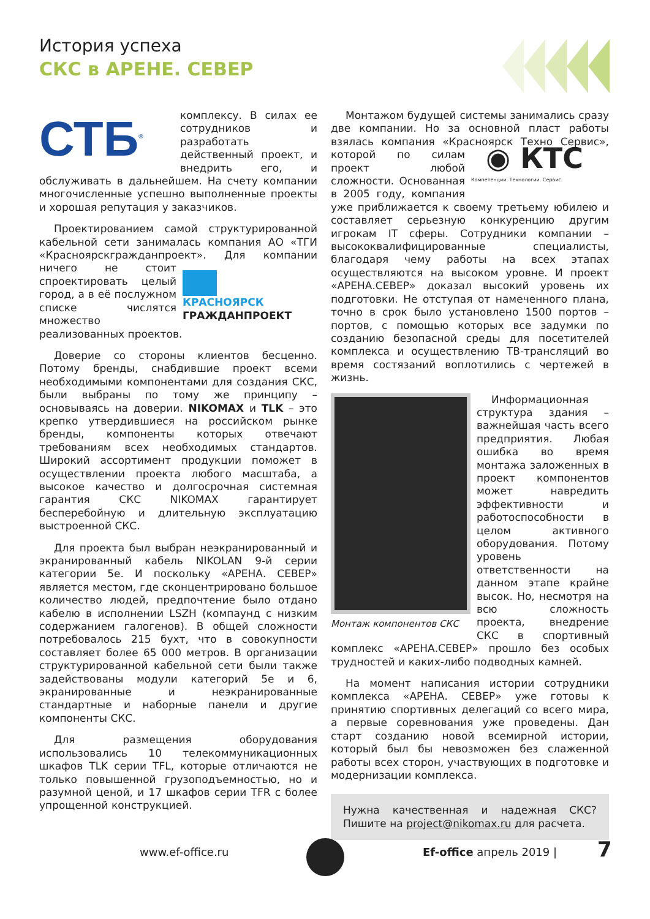История успеха
СКС в АРЕНЕ. СЕВЕР
СТБ<sup>®</sup>
комплексу. В силах ее сотрудников и разработать действенный проект, и внедрить его, и обслуживать в дальнейшем. На счету компании многочисленные успешно выполненные проекты и хорошая репутация у заказчиков.
Проектированием самой структурированной кабельной сети занималась компания АО «ТГИ «Красноярскгражданпроект». Для компании ничего не стоит КРАСНОЯРСК
ГРАЖДАНПРОЕКТ спроектировать целый город, а в её послужном списке числятся множество реализованных проектов.
Доверие со стороны клиентов бесценно. Потому бренды, снабдившие проект всеми необходимыми компонентами для создания СКС, были выбраны по тому же принципу – основываясь на доверии. NIKOMAX и TLK – это крепко утвердившиеся на российском рынке бренды, компоненты которых отвечают требованиям всех необходимых стандартов. Широкий ассортимент продукции поможет в осуществлении проекта любого масштаба, а высокое качество и долгосрочная системная гарантия СКС NIKOMAX гарантирует бесперебойную и длительную эксплуатацию выстроенной СКС.
Для проекта был выбран неэкранированный и экранированный кабель NIKOLAN 9-й серии категории 5e. И поскольку «АРЕНА. СЕВЕР» является местом, где сконцентрировано большое количество людей, предпочтение было отдано кабелю в исполнении LSZH (компаунд с низким содержанием галогенов). В общей сложности потребовалось 215 бухт, что в совокупности составляет более 65 000 метров. В организации структурированной кабельной сети были также задействованы модули категорий 5e и 6, экранированные и неэкранированные стандартные и наборные панели и другие компоненты СКС.
Для размещения оборудования использовались 10 телекоммуникационных шкафов TLK серии TFL, которые отличаются не только повышенной грузоподъемностью, но и разумной ценой, и 17 шкафов серии TFR с более упрощенной конструкцией.
Монтажом будущей системы занимались сразу две компании. Но за основной пласт работы взялась компания «Красноярск Техно Сервис», которой ◉ КТС
Компетенции. Технологии. Сервис. по силам проект любой сложности. Основанная в 2005 году, компания уже приближается к своему третьему юбилею и составляет серьезную конкуренцию другим игрокам IT сферы. Сотрудники компании – высококвалифицированные специалисты, благодаря чему работы на всех этапах осуществляются на высоком уровне. И проект «АРЕНА.СЕВЕР» доказал высокий уровень их подготовки. Не отступая от намеченного плана, точно в срок было установлено 1500 портов – портов, с помощью которых все задумки по созданию безопасной среды для посетителей комплекса и осуществлению ТВ-трансляций во время состязаний воплотились с чертежей в жизнь.
Монтаж компонентов СКС
Информационная структура здания – важнейшая часть всего предприятия. Любая ошибка во время монтажа заложенных в проект компонентов может навредить эффективности и работоспособности в целом активного оборудования. Потому уровень ответственности на данном этапе крайне высок. Но, несмотря на всю сложность проекта, внедрение СКС в спортивный комплекс «АРЕНА.СЕВЕР» прошло без особых трудностей и каких-либо подводных камней.
На момент написания истории сотрудники комплекса «АРЕНА. СЕВЕР» уже готовы к принятию спортивных делегаций со всего мира, а первые соревнования уже проведены. Дан старт созданию новой всемирной истории, который был бы невозможен без слаженной работы всех сторон, участвующих в подготовке и модернизации комплекса.
Нужна качественная и надежная СКС? Пишите на project@nikomax.ru для расчета.
www.ef-office.ru Ef-office апрель 2019 | 7